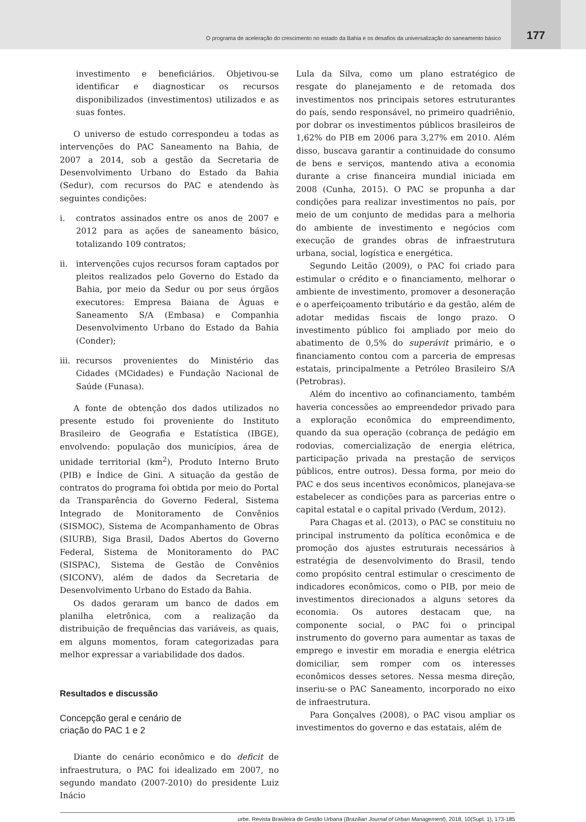O programa de aceleração do crescimento no estado da Bahia e os desafios da universalização do saneamento básico
177
investimento e beneficiários. Objetivou-se identificar e diagnosticar os recursos disponibilizados (investimentos) utilizados e as suas fontes.
O universo de estudo correspondeu a todas as intervenções do PAC Saneamento na Bahia, de 2007 a 2014, sob a gestão da Secretaria de Desenvolvimento Urbano do Estado da Bahia (Sedur), com recursos do PAC e atendendo às seguintes condições:
i. contratos assinados entre os anos de 2007 e 2012 para as ações de saneamento básico, totalizando 109 contratos;
ii. intervenções cujos recursos foram captados por pleitos realizados pelo Governo do Estado da Bahia, por meio da Sedur ou por seus órgãos executores: Empresa Baiana de Águas e Saneamento S/A (Embasa) e Companhia Desenvolvimento Urbano do Estado da Bahia (Conder);
iii.
recursos provenientes do Ministério das Cidades (MCidades) e Fundação Nacional de Saúde (Funasa).
A fonte de obtenção dos dados utilizados no presente estudo foi proveniente do Instituto Brasileiro de Geografia e Estatística (IBGE), envolvendo: população dos municípios, área de unidade territorial (km<sup>2</sup>), Produto Interno Bruto (PIB) e Índice de Gini. A situação da gestão de contratos do programa foi obtida por meio do Portal da Transparência do Governo Federal, Sistema Integrado de Monitoramento de Convênios (SISMOC), Sistema de Acompanhamento de Obras (SIURB), Siga Brasil, Dados Abertos do Governo Federal, Sistema de Monitoramento do PAC (SISPAC), Sistema de Gestão de Convênios (SICONV), além de dados da Secretaria de Desenvolvimento Urbano do Estado da Bahia.
Os dados geraram um banco de dados em planilha eletrônica, com a realização da distribuição de frequências das variáveis, as quais, em alguns momentos, foram categorizadas para melhor expressar a variabilidade dos dados.
Resultados e discussão
Concepção geral e cenário de
criação do PAC 1 e 2
Diante do cenário econômico e do deficit de infraestrutura, o PAC foi idealizado em 2007, no segundo mandato (2007-2010) do presidente Luiz Inácio
Lula da Silva, como um plano estratégico de resgate do planejamento e de retomada dos investimentos nos principais setores estruturantes do país, sendo responsável, no primeiro quadriênio, por dobrar os investimentos públicos brasileiros de 1,62% do PIB em 2006 para 3,27% em 2010. Além disso, buscava garantir a continuidade do consumo de bens e serviços, mantendo ativa a economia durante a crise financeira mundial iniciada em 2008 (Cunha, 2015). O PAC se propunha a dar condições para realizar investimentos no país, por meio de um conjunto de medidas para a melhoria do ambiente de investimento e negócios com execução de grandes obras de infraestrutura urbana, social, logística e energética.
Segundo Leitão (2009), o PAC foi criado para estimular o crédito e o financiamento, melhorar o ambiente de investimento, promover a desoneração e o aperfeiçoamento tributário e da gestão, além de adotar medidas fiscais de longo prazo. O investimento público foi ampliado por meio do abatimento de 0,5% do superávit primário, e o financiamento contou com a parceria de empresas estatais, principalmente a Petróleo Brasileiro S/A (Petrobras).
Além do incentivo ao cofinanciamento, também haveria concessões ao empreendedor privado para a exploração econômica do empreendimento, quando da sua operação (cobrança de pedágio em rodovias, comercialização de energia elétrica, participação privada na prestação de serviços públicos, entre outros). Dessa forma, por meio do PAC e dos seus incentivos econômicos, planejava-se estabelecer as condições para as parcerias entre o capital estatal e o capital privado (Verdum, 2012).
Para Chagas et al. (2013), o PAC se constituiu no principal instrumento da política econômica e de promoção dos ajustes estruturais necessários à estratégia de desenvolvimento do Brasil, tendo como propósito central estimular o crescimento de indicadores econômicos, como o PIB, por meio de investimentos direcionados a alguns setores da economia. Os autores destacam que, na componente social, o PAC foi o principal instrumento do governo para aumentar as taxas de emprego e investir em moradia e energia elétrica domiciliar, sem romper com os interesses econômicos desses setores. Nessa mesma direção, inseriu-se o PAC Saneamento, incorporado no eixo de infraestrutura.
Para Gonçalves (2008), o PAC visou ampliar os investimentos do governo e das estatais, além de
urbe. Revista Brasileira de Gestão Urbana (Brazilian Journal of Urban Management), 2018, 10(Supl. 1), 173-185